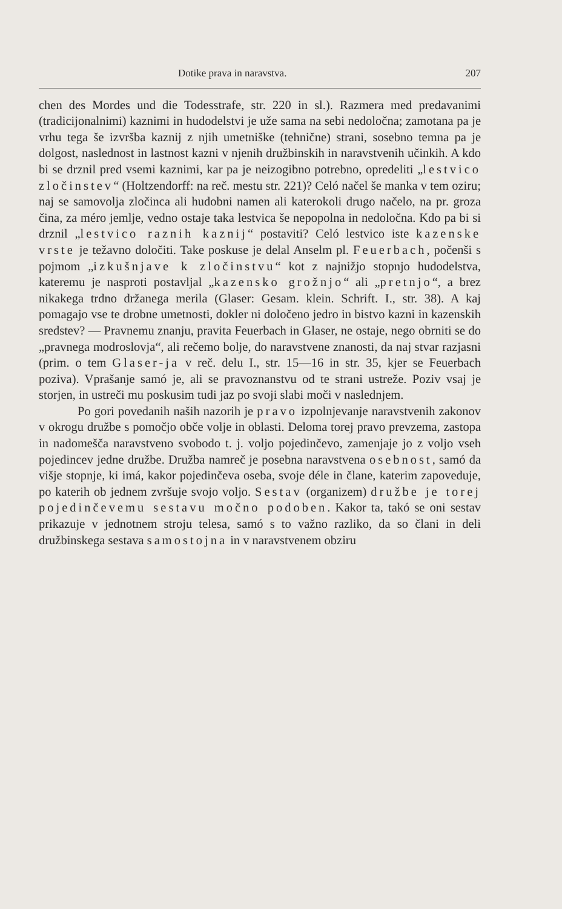Dotike prava in naravstva. 207
chen des Mordes und die Todesstrafe, str. 220 in sl.). Razmera med predavanimi (tradicijonalnimi) kaznimi in hudodelstvi je uže sama na sebi nedoločna; zamotana pa je vrhu tega še izvršba kaznij z njih umetniške (tehnične) strani, sosebno temna pa je dolgost, naslednost in lastnost kazni v njenih družbinskih in naravstvenih učinkih. A kdo bi se drznil pred vsemi kaznimi, kar pa je neizogibno potrebno, opredeliti „lestvico zločinstev“ (Holtzendorff: na reč. mestu str. 221)? Celó načel še manka v tem oziru; naj se samovolja zločinca ali hudobni namen ali katerokoli drugo načelo, na pr. groza čina, za méro jemlje, vedno ostaje taka lestvica še nepopolna in nedoločna. Kdo pa bi si drznil „lestvico raznih kaznij“ postaviti? Celó lestvico iste kazenske vrste je težavno določiti. Take poskuse je delal Anselm pl. Feuerbach, počenši s pojmom „izkušnjave k zločinstvu“ kot z najnižjo stopnjo hudodelstva, kateremu je nasproti postavljal „kazensko grožnjo“ ali „pretnjo“, a brez nikakega trdno držanega merila (Glaser: Gesam. klein. Schrift. I., str. 38). A kaj pomagajo vse te drobne umetnosti, dokler ni določeno jedro in bistvo kazni in kazenskih sredstev? — Pravnemu znanju, pravita Feuerbach in Glaser, ne ostaje, nego obrniti se do „pravnega modroslovja“, ali rečemo bolje, do naravstvene znanosti, da naj stvar razjasni (prim. o tem Glaser-ja v reč. delu I., str. 15—16 in str. 35, kjer se Feuerbach poziva). Vprašanje samó je, ali se pravoznanstvu od te strani ustreže. Poziv vsaj je storjen, in ustreči mu poskusim tudi jaz po svoji slabi moči v naslednjem.
Po gori povedanih naših nazorih je pravo izpolnjevanje naravstvenih zakonov v okrogu družbe s pomočjo obče volje in oblasti. Deloma torej pravo prevzema, zastopa in nadomešča naravstveno svobodo t. j. voljo pojedinčevo, zamenjaje jo z voljo vseh pojedincev jedne družbe. Družba namreč je posebna naravstvena osebnost, samó da višje stopnje, ki imá, kakor pojedinčeva oseba, svoje déle in člane, katerim zapoveduje, po katerih ob jednem zvršuje svojo voljo. Sestav (organizem) družbe je torej pojedinčevemu sestavu močno podoben. Kakor ta, takó se oni sestav prikazuje v jednotnem stroju telesa, samó s to važno razliko, da so člani in deli družbinskega sestava samostojna in v naravstvenem obziru